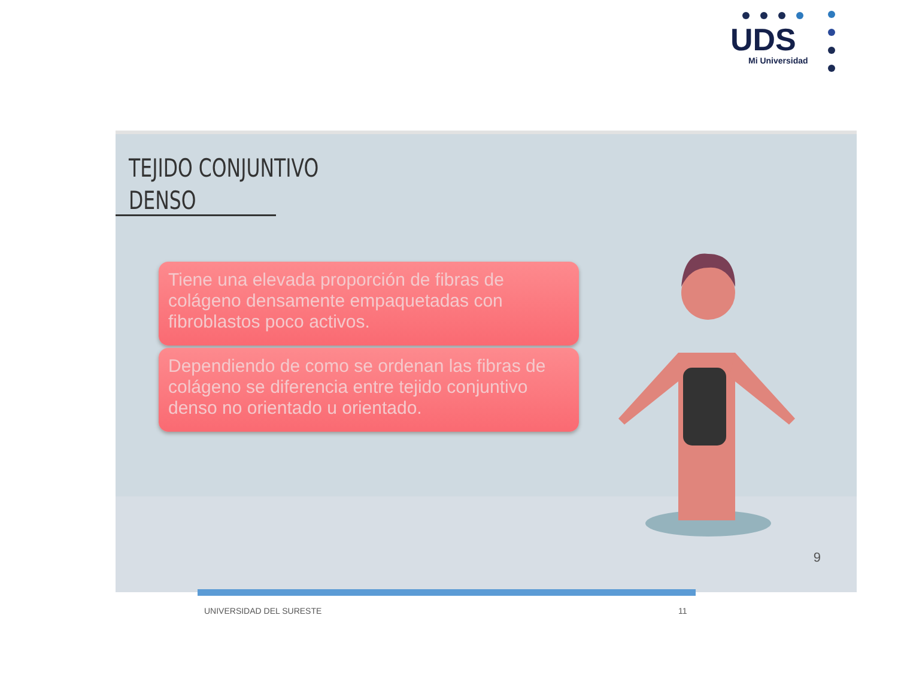UDS
Mi Universidad
TEJIDO CONJUNTIVO
DENSO
Tiene una elevada proporción de fibras de colágeno densamente empaquetadas con fibroblastos poco activos.
Dependiendo de como se ordenan las fibras de colágeno se diferencia entre tejido conjuntivo denso no orientado u orientado.
9
UNIVERSIDAD DEL SURESTE 11